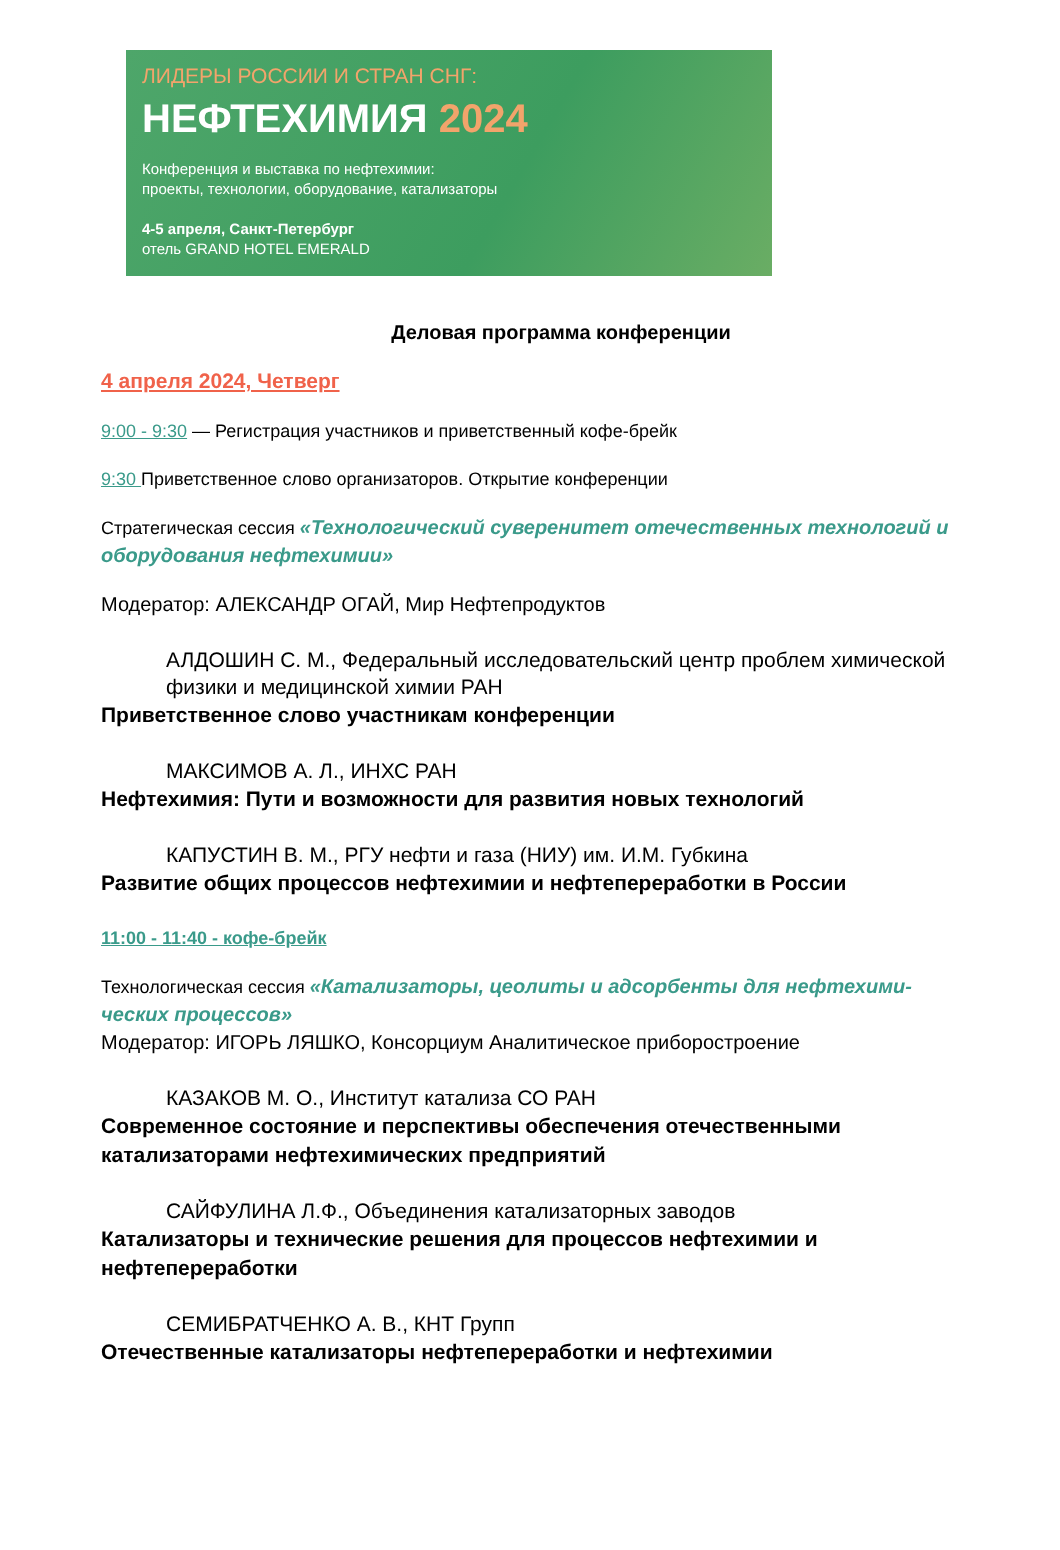ЛИДЕРЫ РОССИИ И СТРАН СНГ:
НЕФТЕХИМИЯ 2024
Конференция и выставка по нефтехимии:
проекты, технологии, оборудование, катализаторы
4-5 апреля, Санкт-Петербург
отель GRAND HOTEL EMERALD
Деловая программа конференции
4 апреля 2024, Четверг
9:00 - 9:30 — Регистрация участников и приветственный кофе-брейк
9:30 Приветственное слово организаторов. Открытие конференции
Стратегическая сессия «Технологический суверенитет отечественных технологий и оборудования нефтехимии»
Модератор: АЛЕКСАНДР ОГАЙ, Мир Нефтепродуктов
АЛДОШИН С. М., Федеральный исследовательский центр проблем химической физики и медицинской химии РАН
Приветственное слово участникам конференции
МАКСИМОВ А. Л., ИНХС РАН
Нефтехимия: Пути и возможности для развития новых технологий
КАПУСТИН В. М., РГУ нефти и газа (НИУ) им. И.М. Губкина
Развитие общих процессов нефтехимии и нефтепереработки в России
11:00 - 11:40 - кофе-брейк
Технологическая сессия «Катализаторы, цеолиты и адсорбенты для нефтехими-ческих процессов»
Модератор: ИГОРЬ ЛЯШКО, Консорциум Аналитическое приборостроение
КАЗАКОВ М. О., Институт катализа СО РАН
Современное состояние и перспективы обеспечения отечественными катализаторами нефтехимических предприятий
САЙФУЛИНА Л.Ф., Объединения катализаторных заводов
Катализаторы и технические решения для процессов нефтехимии и нефтепереработки
СЕМИБРАТЧЕНКО А. В., КНТ Групп
Отечественные катализаторы нефтепереработки и нефтехимии